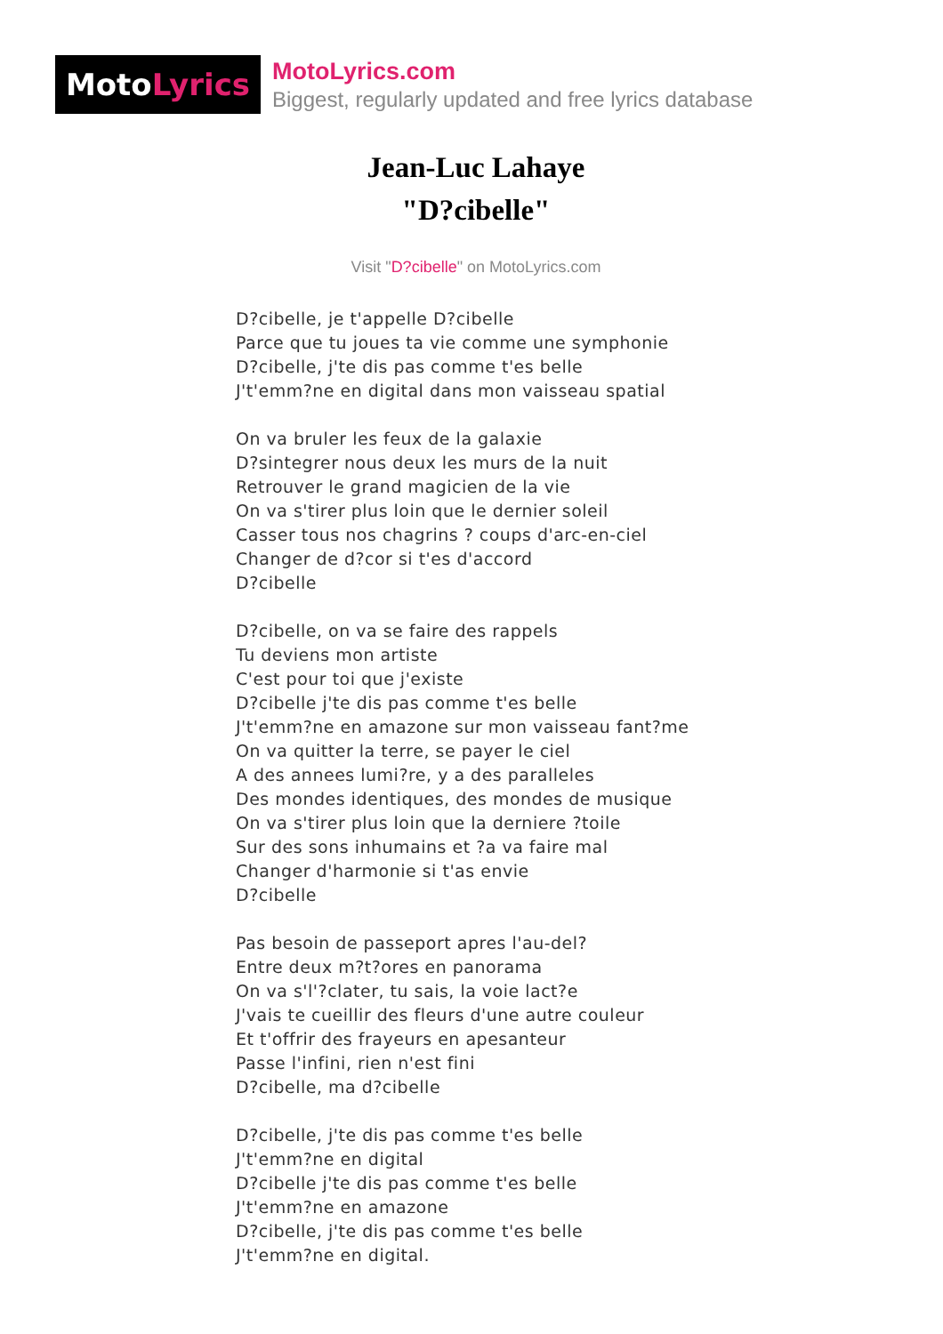MotoLyrics
MotoLyrics.com
Biggest, regularly updated and free lyrics database
Jean-Luc Lahaye
"D?cibelle"
Visit "D?cibelle" on MotoLyrics.com
D?cibelle, je t'appelle D?cibelle
Parce que tu joues ta vie comme une symphonie
D?cibelle, j'te dis pas comme t'es belle
J't'emm?ne en digital dans mon vaisseau spatial
On va bruler les feux de la galaxie
D?sintegrer nous deux les murs de la nuit
Retrouver le grand magicien de la vie
On va s'tirer plus loin que le dernier soleil
Casser tous nos chagrins ? coups d'arc-en-ciel
Changer de d?cor si t'es d'accord
D?cibelle
D?cibelle, on va se faire des rappels
Tu deviens mon artiste
C'est pour toi que j'existe
D?cibelle j'te dis pas comme t'es belle
J't'emm?ne en amazone sur mon vaisseau fant?me
On va quitter la terre, se payer le ciel
A des annees lumi?re, y a des paralleles
Des mondes identiques, des mondes de musique
On va s'tirer plus loin que la derniere ?toile
Sur des sons inhumains et ?a va faire mal
Changer d'harmonie si t'as envie
D?cibelle
Pas besoin de passeport apres l'au-del?
Entre deux m?t?ores en panorama
On va s'l'?clater, tu sais, la voie lact?e
J'vais te cueillir des fleurs d'une autre couleur
Et t'offrir des frayeurs en apesanteur
Passe l'infini, rien n'est fini
D?cibelle, ma d?cibelle
D?cibelle, j'te dis pas comme t'es belle
J't'emm?ne en digital
D?cibelle j'te dis pas comme t'es belle
J't'emm?ne en amazone
D?cibelle, j'te dis pas comme t'es belle
J't'emm?ne en digital.